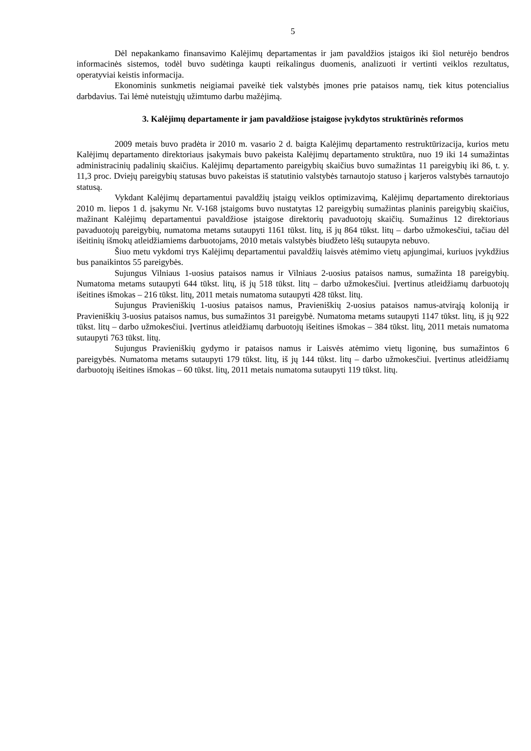5
Dėl nepakankamo finansavimo Kalėjimų departamentas ir jam pavaldžios įstaigos iki šiol neturėjo bendros informacinės sistemos, todėl buvo sudėtinga kaupti reikalingus duomenis, analizuoti ir vertinti veiklos rezultatus, operatyviai keistis informacija.
Ekonominis sunkmetis neigiamai paveikė tiek valstybės įmones prie pataisos namų, tiek kitus potencialius darbdavius. Tai lėmė nuteistųjų užimtumo darbu mažėjimą.
3. Kalėjimų departamente ir jam pavaldžiose įstaigose įvykdytos struktūrinės reformos
2009 metais buvo pradėta ir 2010 m. vasario 2 d. baigta Kalėjimų departamento restruktūrizacija, kurios metu Kalėjimų departamento direktoriaus įsakymais buvo pakeista Kalėjimų departamento struktūra, nuo 19 iki 14 sumažintas administracinių padalinių skaičius. Kalėjimų departamento pareigybių skaičius buvo sumažintas 11 pareigybių iki 86, t. y. 11,3 proc. Dviejų pareigybių statusas buvo pakeistas iš statutinio valstybės tarnautojo statuso į karjeros valstybės tarnautojo statusą.
Vykdant Kalėjimų departamentui pavaldžių įstaigų veiklos optimizavimą, Kalėjimų departamento direktoriaus 2010 m. liepos 1 d. įsakymu Nr. V-168 įstaigoms buvo nustatytas 12 pareigybių sumažintas planinis pareigybių skaičius, mažinant Kalėjimų departamentui pavaldžiose įstaigose direktorių pavaduotojų skaičių. Sumažinus 12 direktoriaus pavaduotojų pareigybių, numatoma metams sutaupyti 1161 tūkst. litų, iš jų 864 tūkst. litų – darbo užmokesčiui, tačiau dėl išeitinių išmokų atleidžiamiems darbuotojams, 2010 metais valstybės biudžeto lėšų sutaupyta nebuvo.
Šiuo metu vykdomi trys Kalėjimų departamentui pavaldžių laisvės atėmimo vietų apjungimai, kuriuos įvykdžius bus panaikintos 55 pareigybės.
Sujungus Vilniaus 1-uosius pataisos namus ir Vilniaus 2-uosius pataisos namus, sumažinta 18 pareigybių. Numatoma metams sutaupyti 644 tūkst. litų, iš jų 518 tūkst. litų – darbo užmokesčiui. Įvertinus atleidžiamų darbuotojų išeitines išmokas – 216 tūkst. litų, 2011 metais numatoma sutaupyti 428 tūkst. litų.
Sujungus Pravieniškių 1-uosius pataisos namus, Pravieniškių 2-uosius pataisos namus-atvirąją koloniją ir Pravieniškių 3-uosius pataisos namus, bus sumažintos 31 pareigybė. Numatoma metams sutaupyti 1147 tūkst. litų, iš jų 922 tūkst. litų – darbo užmokesčiui. Įvertinus atleidžiamų darbuotojų išeitines išmokas – 384 tūkst. litų, 2011 metais numatoma sutaupyti 763 tūkst. litų.
Sujungus Pravieniškių gydymo ir pataisos namus ir Laisvės atėmimo vietų ligoninę, bus sumažintos 6 pareigybės. Numatoma metams sutaupyti 179 tūkst. litų, iš jų 144 tūkst. litų – darbo užmokesčiui. Įvertinus atleidžiamų darbuotojų išeitines išmokas – 60 tūkst. litų, 2011 metais numatoma sutaupyti 119 tūkst. litų.